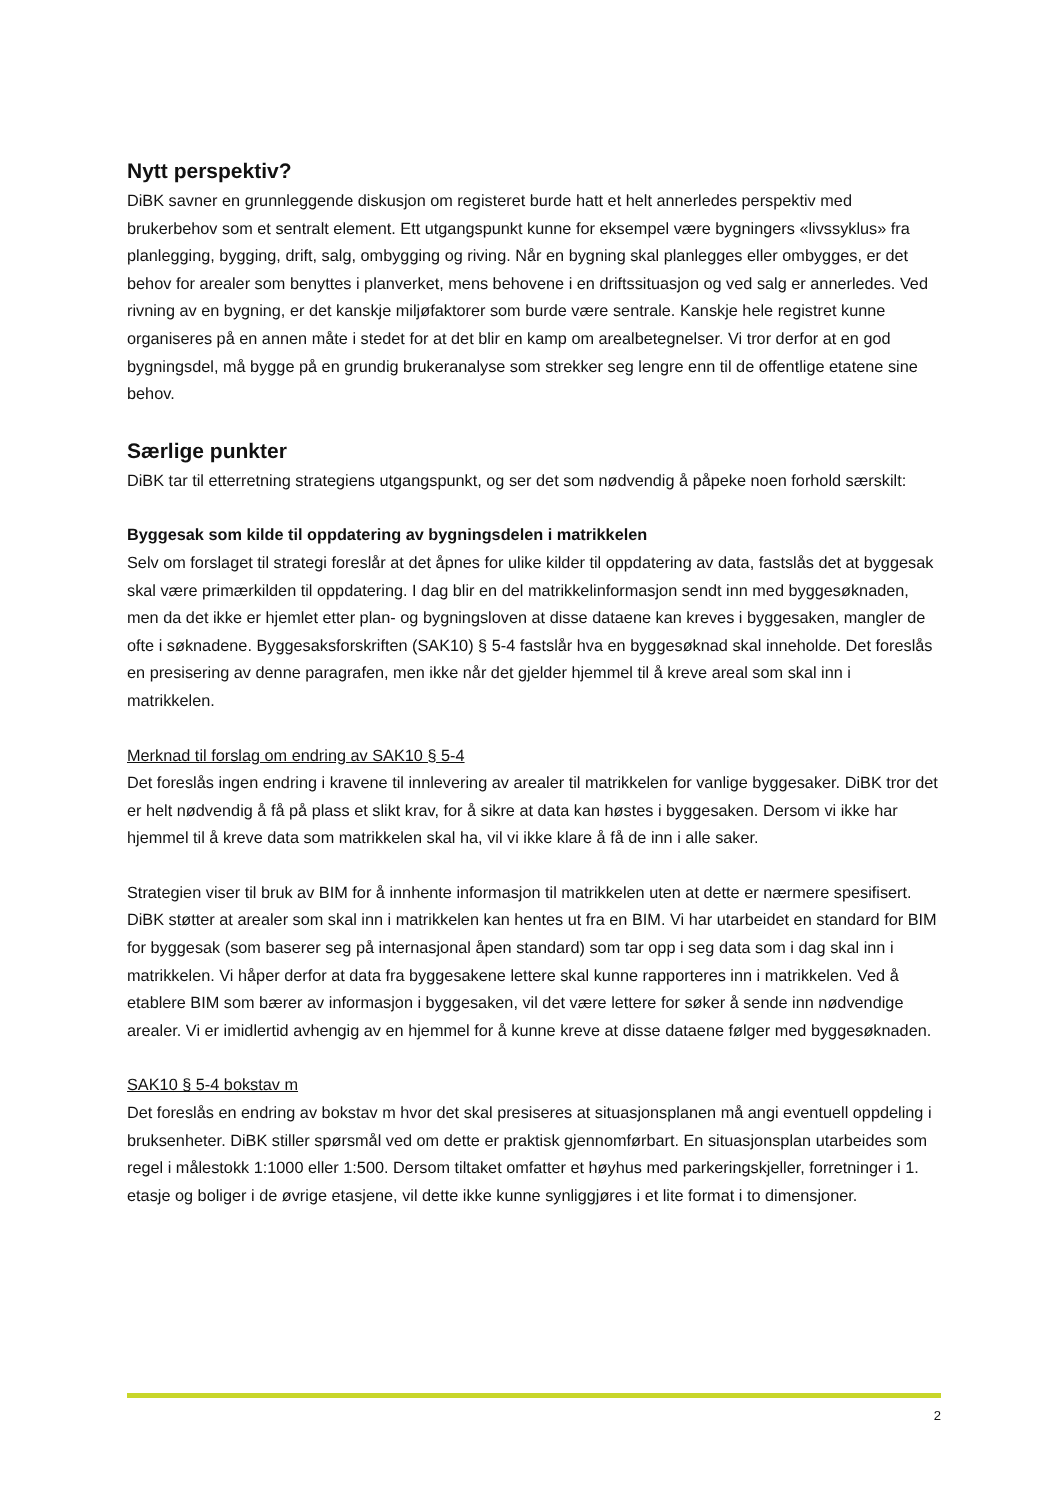Nytt perspektiv?
DiBK savner en grunnleggende diskusjon om registeret burde hatt et helt annerledes perspektiv med brukerbehov som et sentralt element. Ett utgangspunkt kunne for eksempel være bygningers «livssyklus» fra planlegging, bygging, drift, salg, ombygging og riving. Når en bygning skal planlegges eller ombygges, er det behov for arealer som benyttes i planverket, mens behovene i en driftssituasjon og ved salg er annerledes. Ved rivning av en bygning, er det kanskje miljøfaktorer som burde være sentrale. Kanskje hele registret kunne organiseres på en annen måte i stedet for at det blir en kamp om arealbetegnelser. Vi tror derfor at en god bygningsdel, må bygge på en grundig brukeranalyse som strekker seg lengre enn til de offentlige etatene sine behov.
Særlige punkter
DiBK tar til etterretning strategiens utgangspunkt, og ser det som nødvendig å påpeke noen forhold særskilt:
Byggesak som kilde til oppdatering av bygningsdelen i matrikkelen
Selv om forslaget til strategi foreslår at det åpnes for ulike kilder til oppdatering av data, fastslås det at byggesak skal være primærkilden til oppdatering. I dag blir en del matrikkelinformasjon sendt inn med byggesøknaden, men da det ikke er hjemlet etter plan- og bygningsloven at disse dataene kan kreves i byggesaken, mangler de ofte i søknadene. Byggesaksforskriften (SAK10) § 5-4 fastslår hva en byggesøknad skal inneholde. Det foreslås en presisering av denne paragrafen, men ikke når det gjelder hjemmel til å kreve areal som skal inn i matrikkelen.
Merknad til forslag om endring av SAK10 § 5-4
Det foreslås ingen endring i kravene til innlevering av arealer til matrikkelen for vanlige byggesaker. DiBK tror det er helt nødvendig å få på plass et slikt krav, for å sikre at data kan høstes i byggesaken. Dersom vi ikke har hjemmel til å kreve data som matrikkelen skal ha, vil vi ikke klare å få de inn i alle saker.
Strategien viser til bruk av BIM for å innhente informasjon til matrikkelen uten at dette er nærmere spesifisert. DiBK støtter at arealer som skal inn i matrikkelen kan hentes ut fra en BIM. Vi har utarbeidet en standard for BIM for byggesak (som baserer seg på internasjonal åpen standard) som tar opp i seg data som i dag skal inn i matrikkelen. Vi håper derfor at data fra byggesakene lettere skal kunne rapporteres inn i matrikkelen. Ved å etablere BIM som bærer av informasjon i byggesaken, vil det være lettere for søker å sende inn nødvendige arealer. Vi er imidlertid avhengig av en hjemmel for å kunne kreve at disse dataene følger med byggesøknaden.
SAK10 § 5-4 bokstav m
Det foreslås en endring av bokstav m hvor det skal presiseres at situasjonsplanen må angi eventuell oppdeling i bruksenheter. DiBK stiller spørsmål ved om dette er praktisk gjennomførbart. En situasjonsplan utarbeides som regel i målestokk 1:1000 eller 1:500. Dersom tiltaket omfatter et høyhus med parkeringskjeller, forretninger i 1. etasje og boliger i de øvrige etasjene, vil dette ikke kunne synliggjøres i et lite format i to dimensjoner.
2